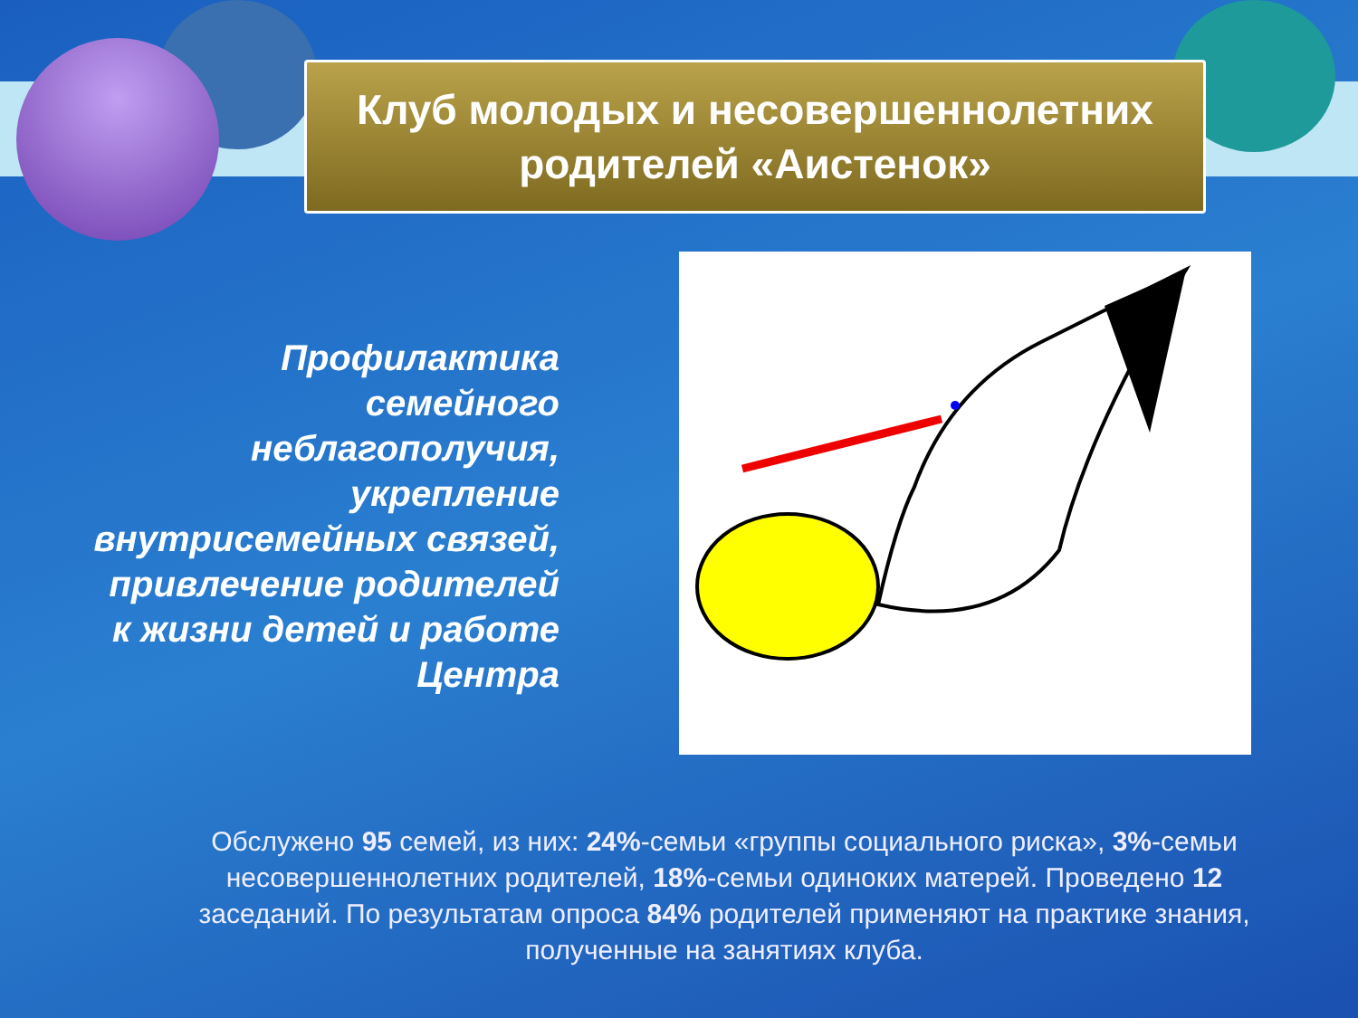Клуб молодых и несовершеннолетних
родителей «Аистенок»
Профилактика семейного неблагополучия, укрепление внутрисемейных связей, привлечение родителей к жизни детей и работе Центра
Обслужено 95 семей, из них: 24%-семьи «группы социального риска», 3%-семьи несовершеннолетних родителей, 18%-семьи одиноких матерей. Проведено 12 заседаний. По результатам опроса 84% родителей применяют на практике знания, полученные на занятиях клуба.